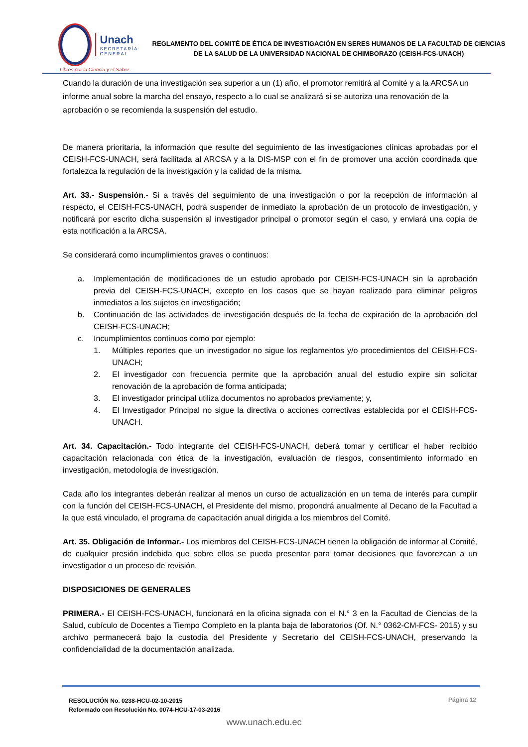Unach
SECRETARÍA GENERAL
Libres por la Ciencia y el Saber
REGLAMENTO DEL COMITÉ DE ÉTICA DE INVESTIGACIÓN EN SERES HUMANOS DE LA FACULTAD DE CIENCIAS DE LA SALUD DE LA UNIVERSIDAD NACIONAL DE CHIMBORAZO (CEISH-FCS-UNACH)
Cuando la duración de una investigación sea superior a un (1) año, el promotor remitirá al Comité y a la ARCSA un informe anual sobre la marcha del ensayo, respecto a lo cual se analizará si se autoriza una renovación de la aprobación o se recomienda la suspensión del estudio.
De manera prioritaria, la información que resulte del seguimiento de las investigaciones clínicas aprobadas por el CEISH-FCS-UNACH, será facilitada al ARCSA y a la DIS-MSP con el fin de promover una acción coordinada que fortalezca la regulación de la investigación y la calidad de la misma.
Art. 33.- Suspensión.- Si a través del seguimiento de una investigación o por la recepción de información al respecto, el CEISH-FCS-UNACH, podrá suspender de inmediato la aprobación de un protocolo de investigación, y notificará por escrito dicha suspensión al investigador principal o promotor según el caso, y enviará una copia de esta notificación a la ARCSA.
Se considerará como incumplimientos graves o continuos:
a. Implementación de modificaciones de un estudio aprobado por CEISH-FCS-UNACH sin la aprobación previa del CEISH-FCS-UNACH, excepto en los casos que se hayan realizado para eliminar peligros inmediatos a los sujetos en investigación;
b. Continuación de las actividades de investigación después de la fecha de expiración de la aprobación del CEISH-FCS-UNACH;
c. Incumplimientos continuos como por ejemplo:
1. Múltiples reportes que un investigador no sigue los reglamentos y/o procedimientos del CEISH-FCS-UNACH;
2. El investigador con frecuencia permite que la aprobación anual del estudio expire sin solicitar renovación de la aprobación de forma anticipada;
3. El investigador principal utiliza documentos no aprobados previamente; y,
4. El Investigador Principal no sigue la directiva o acciones correctivas establecida por el CEISH-FCS-UNACH.
Art. 34. Capacitación.- Todo integrante del CEISH-FCS-UNACH, deberá tomar y certificar el haber recibido capacitación relacionada con ética de la investigación, evaluación de riesgos, consentimiento informado en investigación, metodología de investigación.
Cada año los integrantes deberán realizar al menos un curso de actualización en un tema de interés para cumplir con la función del CEISH-FCS-UNACH, el Presidente del mismo, propondrá anualmente al Decano de la Facultad a la que está vinculado, el programa de capacitación anual dirigida a los miembros del Comité.
Art. 35. Obligación de Informar.- Los miembros del CEISH-FCS-UNACH tienen la obligación de informar al Comité, de cualquier presión indebida que sobre ellos se pueda presentar para tomar decisiones que favorezcan a un investigador o un proceso de revisión.
DISPOSICIONES DE GENERALES
PRIMERA.- El CEISH-FCS-UNACH, funcionará en la oficina signada con el N.° 3 en la Facultad de Ciencias de la Salud, cubículo de Docentes a Tiempo Completo en la planta baja de laboratorios (Of. N.° 0362-CM-FCS- 2015) y su archivo permanecerá bajo la custodia del Presidente y Secretario del CEISH-FCS-UNACH, preservando la confidencialidad de la documentación analizada.
RESOLUCIÓN No. 0238-HCU-02-10-2015
Reformado con Resolución No. 0074-HCU-17-03-2016
Página 12
www.unach.edu.ec